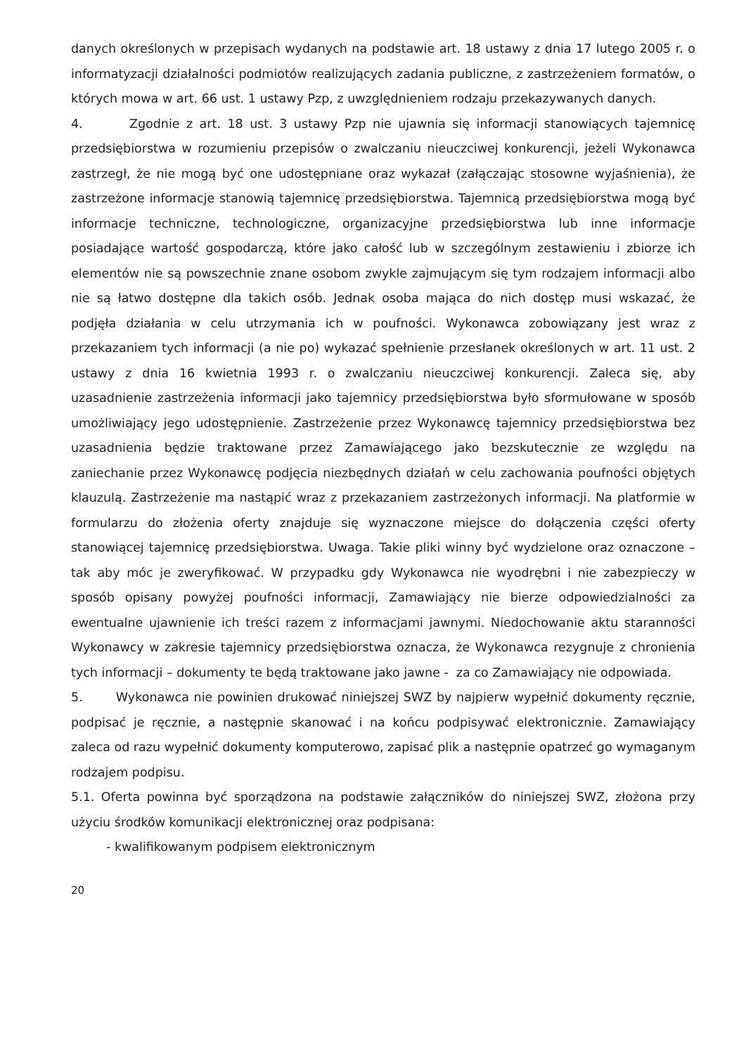danych określonych w przepisach wydanych na podstawie art. 18 ustawy z dnia 17 lutego 2005 r. o informatyzacji działalności podmiotów realizujących zadania publiczne, z zastrzeżeniem formatów, o których mowa w art. 66 ust. 1 ustawy Pzp, z uwzględnieniem rodzaju przekazywanych danych.
4. Zgodnie z art. 18 ust. 3 ustawy Pzp nie ujawnia się informacji stanowiących tajemnicę przedsiębiorstwa w rozumieniu przepisów o zwalczaniu nieuczciwej konkurencji, jeżeli Wykonawca zastrzegł, że nie mogą być one udostępniane oraz wykazał (załączając stosowne wyjaśnienia), że zastrzeżone informacje stanowią tajemnicę przedsiębiorstwa. Tajemnicą przedsiębiorstwa mogą być informacje techniczne, technologiczne, organizacyjne przedsiębiorstwa lub inne informacje posiadające wartość gospodarczą, które jako całość lub w szczególnym zestawieniu i zbiorze ich elementów nie są powszechnie znane osobom zwykle zajmującym się tym rodzajem informacji albo nie są łatwo dostępne dla takich osób. Jednak osoba mająca do nich dostęp musi wskazać, że podjęła działania w celu utrzymania ich w poufności. Wykonawca zobowiązany jest wraz z przekazaniem tych informacji (a nie po) wykazać spełnienie przesłanek określonych w art. 11 ust. 2 ustawy z dnia 16 kwietnia 1993 r. o zwalczaniu nieuczciwej konkurencji. Zaleca się, aby uzasadnienie zastrzeżenia informacji jako tajemnicy przedsiębiorstwa było sformułowane w sposób umożliwiający jego udostępnienie. Zastrzeżenie przez Wykonawcę tajemnicy przedsiębiorstwa bez uzasadnienia będzie traktowane przez Zamawiającego jako bezskutecznie ze względu na zaniechanie przez Wykonawcę podjęcia niezbędnych działań w celu zachowania poufności objętych klauzulą. Zastrzeżenie ma nastąpić wraz z przekazaniem zastrzeżonych informacji. Na platformie w formularzu do złożenia oferty znajduje się wyznaczone miejsce do dołączenia części oferty stanowiącej tajemnicę przedsiębiorstwa. Uwaga. Takie pliki winny być wydzielone oraz oznaczone – tak aby móc je zweryfikować. W przypadku gdy Wykonawca nie wyodrębni i nie zabezpieczy w sposób opisany powyżej poufności informacji, Zamawiający nie bierze odpowiedzialności za ewentualne ujawnienie ich treści razem z informacjami jawnymi. Niedochowanie aktu staranności Wykonawcy w zakresie tajemnicy przedsiębiorstwa oznacza, że Wykonawca rezygnuje z chronienia tych informacji – dokumenty te będą traktowane jako jawne - za co Zamawiający nie odpowiada.
5. Wykonawca nie powinien drukować niniejszej SWZ by najpierw wypełnić dokumenty ręcznie, podpisać je ręcznie, a następnie skanować i na końcu podpisywać elektronicznie. Zamawiający zaleca od razu wypełnić dokumenty komputerowo, zapisać plik a następnie opatrzeć go wymaganym rodzajem podpisu.
5.1. Oferta powinna być sporządzona na podstawie załączników do niniejszej SWZ, złożona przy użyciu środków komunikacji elektronicznej oraz podpisana:
- kwalifikowanym podpisem elektronicznym
20